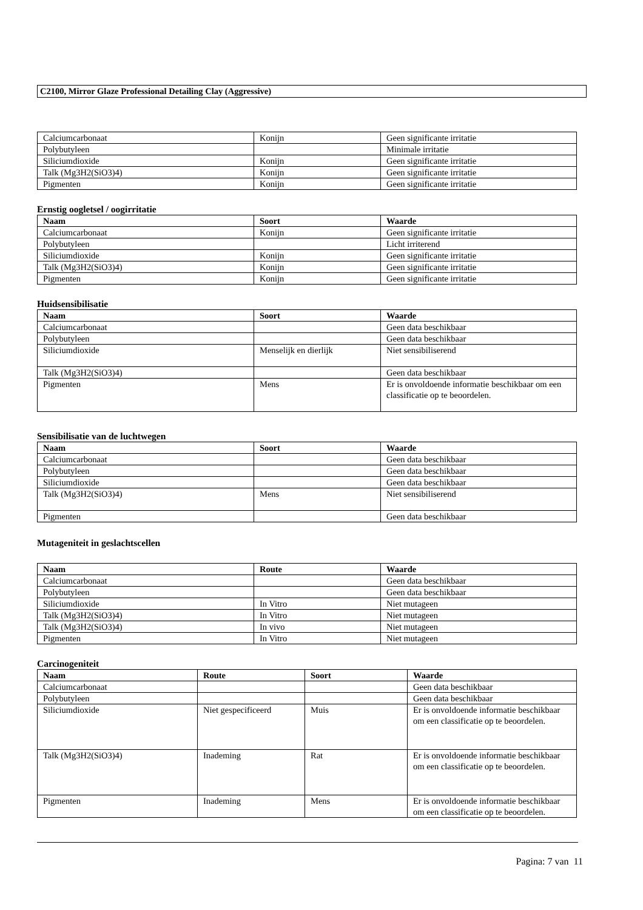C2100, Mirror Glaze Professional Detailing Clay (Aggressive)
| Calciumcarbonaat | Konijn | Geen significante irritatie |
| Polybutyleen | | Minimale irritatie |
| Siliciumdioxide | Konijn | Geen significante irritatie |
| Talk (Mg3H2(SiO3)4) | Konijn | Geen significante irritatie |
| Pigmenten | Konijn | Geen significante irritatie |
Ernstig oogletsel / oogirritatie
| Naam | Soort | Waarde |
| --- | --- | --- |
| Calciumcarbonaat | Konijn | Geen significante irritatie |
| Polybutyleen | | Licht irriterend |
| Siliciumdioxide | Konijn | Geen significante irritatie |
| Talk (Mg3H2(SiO3)4) | Konijn | Geen significante irritatie |
| Pigmenten | Konijn | Geen significante irritatie |
Huidsensibilisatie
| Naam | Soort | Waarde |
| --- | --- | --- |
| Calciumcarbonaat | | Geen data beschikbaar |
| Polybutyleen | | Geen data beschikbaar |
| Siliciumdioxide | Menselijk en dierlijk | Niet sensibiliserend |
| Talk (Mg3H2(SiO3)4) | | Geen data beschikbaar |
| Pigmenten | Mens | Er is onvoldoende informatie beschikbaar om een classificatie op te beoordelen. |
Sensibilisatie van de luchtwegen
| Naam | Soort | Waarde |
| --- | --- | --- |
| Calciumcarbonaat | | Geen data beschikbaar |
| Polybutyleen | | Geen data beschikbaar |
| Siliciumdioxide | | Geen data beschikbaar |
| Talk (Mg3H2(SiO3)4) | Mens | Niet sensibiliserend |
| Pigmenten | | Geen data beschikbaar |
Mutageniteit in geslachtscellen
| Naam | Route | Waarde |
| --- | --- | --- |
| Calciumcarbonaat | | Geen data beschikbaar |
| Polybutyleen | | Geen data beschikbaar |
| Siliciumdioxide | In Vitro | Niet mutageen |
| Talk (Mg3H2(SiO3)4) | In Vitro | Niet mutageen |
| Talk (Mg3H2(SiO3)4) | In vivo | Niet mutageen |
| Pigmenten | In Vitro | Niet mutageen |
Carcinogeniteit
| Naam | Route | Soort | Waarde |
| --- | --- | --- | --- |
| Calciumcarbonaat | | | Geen data beschikbaar |
| Polybutyleen | | | Geen data beschikbaar |
| Siliciumdioxide | Niet gespecificeerd | Muis | Er is onvoldoende informatie beschikbaar om een classificatie op te beoordelen. |
| Talk (Mg3H2(SiO3)4) | Inademing | Rat | Er is onvoldoende informatie beschikbaar om een classificatie op te beoordelen. |
| Pigmenten | Inademing | Mens | Er is onvoldoende informatie beschikbaar om een classificatie op te beoordelen. |
Pagina: 7 van 11